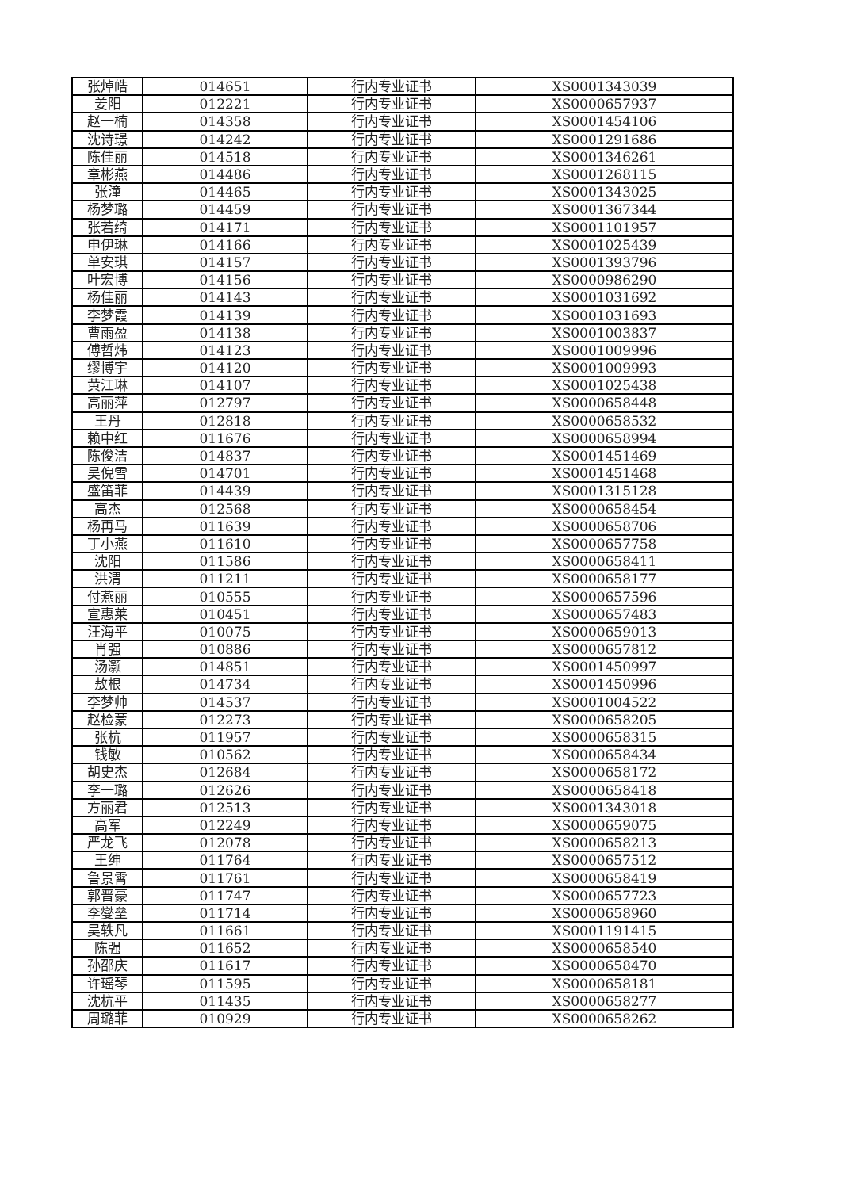| 张焯皓 | 014651 | 行内专业证书 | XS0001343039 |
| 姜阳 | 012221 | 行内专业证书 | XS0000657937 |
| 赵一楠 | 014358 | 行内专业证书 | XS0001454106 |
| 沈诗璟 | 014242 | 行内专业证书 | XS0001291686 |
| 陈佳丽 | 014518 | 行内专业证书 | XS0001346261 |
| 章彬燕 | 014486 | 行内专业证书 | XS0001268115 |
| 张潼 | 014465 | 行内专业证书 | XS0001343025 |
| 杨梦璐 | 014459 | 行内专业证书 | XS0001367344 |
| 张若绮 | 014171 | 行内专业证书 | XS0001101957 |
| 申伊琳 | 014166 | 行内专业证书 | XS0001025439 |
| 单安琪 | 014157 | 行内专业证书 | XS0001393796 |
| 叶宏博 | 014156 | 行内专业证书 | XS0000986290 |
| 杨佳丽 | 014143 | 行内专业证书 | XS0001031692 |
| 李梦霞 | 014139 | 行内专业证书 | XS0001031693 |
| 曹雨盈 | 014138 | 行内专业证书 | XS0001003837 |
| 傅哲炜 | 014123 | 行内专业证书 | XS0001009996 |
| 缪博宇 | 014120 | 行内专业证书 | XS0001009993 |
| 黄江琳 | 014107 | 行内专业证书 | XS0001025438 |
| 高丽萍 | 012797 | 行内专业证书 | XS0000658448 |
| 王丹 | 012818 | 行内专业证书 | XS0000658532 |
| 赖中红 | 011676 | 行内专业证书 | XS0000658994 |
| 陈俊洁 | 014837 | 行内专业证书 | XS0001451469 |
| 吴倪雪 | 014701 | 行内专业证书 | XS0001451468 |
| 盛笛菲 | 014439 | 行内专业证书 | XS0001315128 |
| 高杰 | 012568 | 行内专业证书 | XS0000658454 |
| 杨再马 | 011639 | 行内专业证书 | XS0000658706 |
| 丁小燕 | 011610 | 行内专业证书 | XS0000657758 |
| 沈阳 | 011586 | 行内专业证书 | XS0000658411 |
| 洪渭 | 011211 | 行内专业证书 | XS0000658177 |
| 付燕丽 | 010555 | 行内专业证书 | XS0000657596 |
| 宣惠莱 | 010451 | 行内专业证书 | XS0000657483 |
| 汪海平 | 010075 | 行内专业证书 | XS0000659013 |
| 肖强 | 010886 | 行内专业证书 | XS0000657812 |
| 汤灏 | 014851 | 行内专业证书 | XS0001450997 |
| 敖根 | 014734 | 行内专业证书 | XS0001450996 |
| 李梦帅 | 014537 | 行内专业证书 | XS0001004522 |
| 赵检蒙 | 012273 | 行内专业证书 | XS0000658205 |
| 张杭 | 011957 | 行内专业证书 | XS0000658315 |
| 钱敏 | 010562 | 行内专业证书 | XS0000658434 |
| 胡史杰 | 012684 | 行内专业证书 | XS0000658172 |
| 李一璐 | 012626 | 行内专业证书 | XS0000658418 |
| 方丽君 | 012513 | 行内专业证书 | XS0001343018 |
| 高军 | 012249 | 行内专业证书 | XS0000659075 |
| 严龙飞 | 012078 | 行内专业证书 | XS0000658213 |
| 王绅 | 011764 | 行内专业证书 | XS0000657512 |
| 鲁景霄 | 011761 | 行内专业证书 | XS0000658419 |
| 郭晋豪 | 011747 | 行内专业证书 | XS0000657723 |
| 李燮垒 | 011714 | 行内专业证书 | XS0000658960 |
| 吴轶凡 | 011661 | 行内专业证书 | XS0001191415 |
| 陈强 | 011652 | 行内专业证书 | XS0000658540 |
| 孙邵庆 | 011617 | 行内专业证书 | XS0000658470 |
| 许瑶琴 | 011595 | 行内专业证书 | XS0000658181 |
| 沈杭平 | 011435 | 行内专业证书 | XS0000658277 |
| 周璐菲 | 010929 | 行内专业证书 | XS0000658262 |